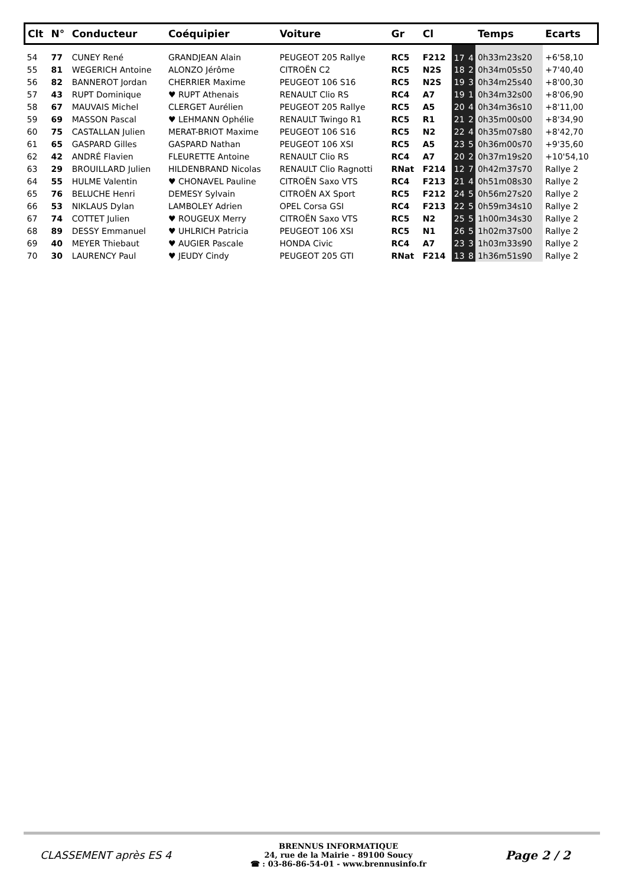| Clt | N° | Conducteur | Coéquipier | Voiture | Gr | Cl | | | Temps | Ecarts |
| --- | --- | --- | --- | --- | --- | --- | --- | --- | --- | --- |
| 54 | 77 | CUNEY René | GRANDJEAN Alain | PEUGEOT 205 Rallye | RC5 | F212 | 17 | 4 | 0h33m23s20 | +6'58,10 |
| 55 | 81 | WEGERICH Antoine | ALONZO Jérôme | CITROËN C2 | RC5 | N2S | 18 | 2 | 0h34m05s50 | +7'40,40 |
| 56 | 82 | BANNEROT Jordan | CHERRIER Maxime | PEUGEOT 106 S16 | RC5 | N2S | 19 | 3 | 0h34m25s40 | +8'00,30 |
| 57 | 43 | RUPT Dominique | ♥ RUPT Athenais | RENAULT Clio RS | RC4 | A7 | 19 | 1 | 0h34m32s00 | +8'06,90 |
| 58 | 67 | MAUVAIS Michel | CLERGET Aurélien | PEUGEOT 205 Rallye | RC5 | A5 | 20 | 4 | 0h34m36s10 | +8'11,00 |
| 59 | 69 | MASSON Pascal | ♥ LEHMANN Ophélie | RENAULT Twingo R1 | RC5 | R1 | 21 | 2 | 0h35m00s00 | +8'34,90 |
| 60 | 75 | CASTALLAN Julien | MERAT-BRIOT Maxime | PEUGEOT 106 S16 | RC5 | N2 | 22 | 4 | 0h35m07s80 | +8'42,70 |
| 61 | 65 | GASPARD Gilles | GASPARD Nathan | PEUGEOT 106 XSI | RC5 | A5 | 23 | 5 | 0h36m00s70 | +9'35,60 |
| 62 | 42 | ANDRÉ Flavien | FLEURETTE Antoine | RENAULT Clio RS | RC4 | A7 | 20 | 2 | 0h37m19s20 | +10'54,10 |
| 63 | 29 | BROUILLARD Julien | HILDENBRAND Nicolas | RENAULT Clio Ragnotti | RNat | F214 | 12 | 7 | 0h42m37s70 | Rallye 2 |
| 64 | 55 | HULME Valentin | ♥ CHONAVEL Pauline | CITROËN Saxo VTS | RC4 | F213 | 21 | 4 | 0h51m08s30 | Rallye 2 |
| 65 | 76 | BELUCHE Henri | DEMESY Sylvain | CITROËN AX Sport | RC5 | F212 | 24 | 5 | 0h56m27s20 | Rallye 2 |
| 66 | 53 | NIKLAUS Dylan | LAMBOLEY Adrien | OPEL Corsa GSI | RC4 | F213 | 22 | 5 | 0h59m34s10 | Rallye 2 |
| 67 | 74 | COTTET Julien | ♥ ROUGEUX Merry | CITROËN Saxo VTS | RC5 | N2 | 25 | 5 | 1h00m34s30 | Rallye 2 |
| 68 | 89 | DESSY Emmanuel | ♥ UHLRICH Patricia | PEUGEOT 106 XSI | RC5 | N1 | 26 | 5 | 1h02m37s00 | Rallye 2 |
| 69 | 40 | MEYER Thiebaut | ♥ AUGIER Pascale | HONDA Civic | RC4 | A7 | 23 | 3 | 1h03m33s90 | Rallye 2 |
| 70 | 30 | LAURENCY Paul | ♥ JEUDY Cindy | PEUGEOT 205 GTI | RNat | F214 | 13 | 8 | 1h36m51s90 | Rallye 2 |
CLASSEMENT après ES 4
BRENNUS INFORMATIQUE
24, rue de la Mairie - 89100 Soucy
☎ : 03-86-86-54-01 - www.brennusinfo.fr
Page 2 / 2